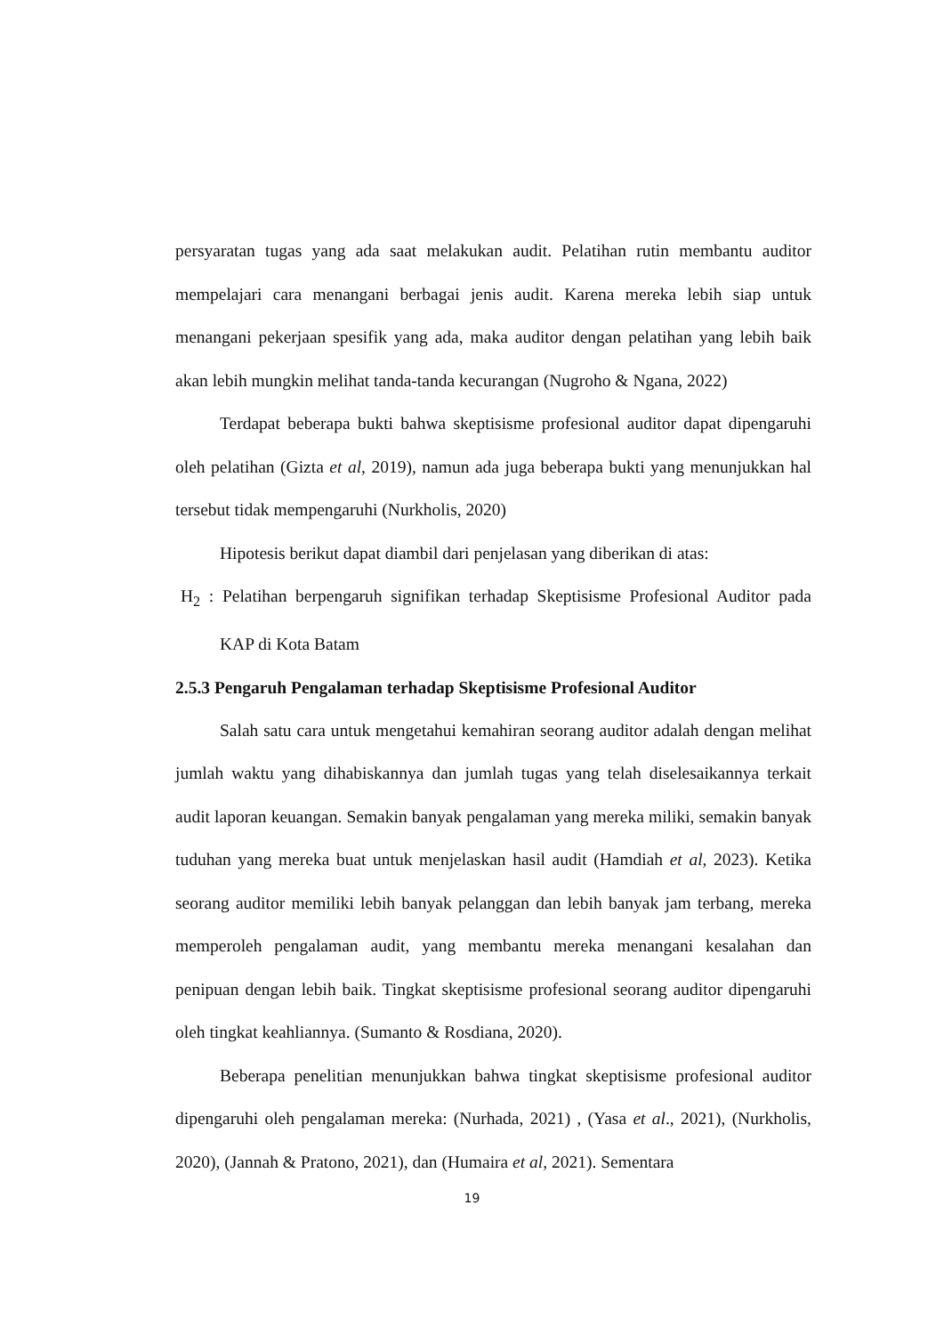persyaratan tugas yang ada saat melakukan audit. Pelatihan rutin membantu auditor mempelajari cara menangani berbagai jenis audit. Karena mereka lebih siap untuk menangani pekerjaan spesifik yang ada, maka auditor dengan pelatihan yang lebih baik akan lebih mungkin melihat tanda-tanda kecurangan (Nugroho & Ngana, 2022)
Terdapat beberapa bukti bahwa skeptisisme profesional auditor dapat dipengaruhi oleh pelatihan (Gizta et al, 2019), namun ada juga beberapa bukti yang menunjukkan hal tersebut tidak mempengaruhi (Nurkholis, 2020)
Hipotesis berikut dapat diambil dari penjelasan yang diberikan di atas:
H<sub>2</sub> : Pelatihan berpengaruh signifikan terhadap Skeptisisme Profesional Auditor pada KAP di Kota Batam
2.5.3 Pengaruh Pengalaman terhadap Skeptisisme Profesional Auditor
Salah satu cara untuk mengetahui kemahiran seorang auditor adalah dengan melihat jumlah waktu yang dihabiskannya dan jumlah tugas yang telah diselesaikannya terkait audit laporan keuangan. Semakin banyak pengalaman yang mereka miliki, semakin banyak tuduhan yang mereka buat untuk menjelaskan hasil audit (Hamdiah et al, 2023). Ketika seorang auditor memiliki lebih banyak pelanggan dan lebih banyak jam terbang, mereka memperoleh pengalaman audit, yang membantu mereka menangani kesalahan dan penipuan dengan lebih baik. Tingkat skeptisisme profesional seorang auditor dipengaruhi oleh tingkat keahliannya. (Sumanto & Rosdiana, 2020).
Beberapa penelitian menunjukkan bahwa tingkat skeptisisme profesional auditor dipengaruhi oleh pengalaman mereka: (Nurhada, 2021) , (Yasa et al., 2021), (Nurkholis, 2020), (Jannah & Pratono, 2021), dan (Humaira et al, 2021). Sementara
19